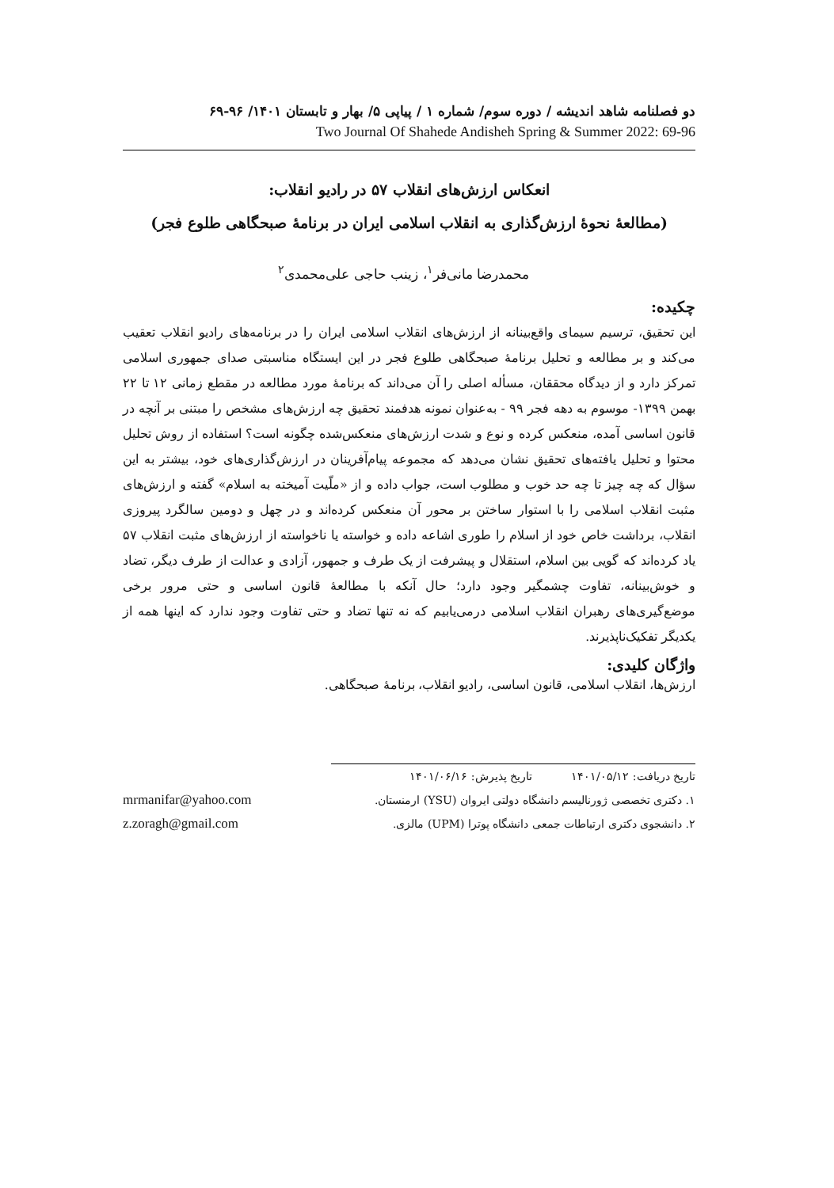دو فصلنامه شاهد اندیشه / دوره سوم/ شماره ۱ / پیاپی ۵/ بهار و تابستان ۱۴۰۱/ ۹۶-۶۹
Two Journal Of Shahede Andisheh Spring & Summer 2022: 69-96
انعکاس ارزش‌های انقلاب ۵۷ در رادیو انقلاب:
(مطالعهٔ نحوهٔ ارزش‌گذاری به انقلاب اسلامی ایران در برنامهٔ صبحگاهی طلوع فجر)
محمدرضا مانی‌فر<sup>۱</sup>، زینب حاجی علی‌محمدی<sup>۲</sup>
چکیده:
این تحقیق، ترسیم سیمای واقع‌بینانه از ارزش‌های انقلاب اسلامی ایران را در برنامه‌های رادیو انقلاب تعقیب می‌کند و بر مطالعه و تحلیل برنامهٔ صبحگاهی طلوع فجر در این ایستگاه مناسبتی صدای جمهوری اسلامی تمرکز دارد و از دیدگاه محققان، مسأله اصلی را آن می‌داند که برنامهٔ مورد مطالعه در مقطع زمانی ۱۲ تا ۲۲ بهمن ۱۳۹۹- موسوم به دهه فجر ۹۹ - به‌عنوان نمونه هدفمند تحقیق چه ارزش‌های مشخص را مبتنی بر آنچه در قانون اساسی آمده، منعکس کرده و نوع و شدت ارزش‌های منعکس‌شده چگونه است؟ استفاده از روش تحلیل محتوا و تحلیل یافته‌های تحقیق نشان می‌دهد که مجموعه پیام‌آفرینان در ارزش‌گذاری‌های خود، بیشتر به این سؤال که چه چیز تا چه حد خوب و مطلوب است، جواب داده و از «ملّیت آمیخته به اسلام» گفته و ارزش‌های مثبت انقلاب اسلامی را با استوار ساختن بر محور آن منعکس کرده‌اند و در چهل و دومین سالگرد پیروزی انقلاب، برداشت خاص خود از اسلام را طوری اشاعه داده و خواسته یا ناخواسته از ارزش‌های مثبت انقلاب ۵۷ یاد کرده‌اند که گویی بین اسلام، استقلال و پیشرفت از یک طرف و جمهور، آزادی و عدالت از طرف دیگر، تضاد و خوش‌بینانه، تفاوت چشمگیر وجود دارد؛ حال آنکه با مطالعهٔ قانون اساسی و حتی مرور برخی موضع‌گیری‌های رهبران انقلاب اسلامی درمی‌یابیم که نه تنها تضاد و حتی تفاوت وجود ندارد که اینها همه از یکدیگر تفکیک‌ناپذیرند.
واژگان کلیدی:
ارزش‌ها، انقلاب اسلامی، قانون اساسی، رادیو انقلاب، برنامهٔ صبحگاهی.
تاریخ دریافت: ۱۴۰۱/۰۵/۱۲ تاریخ پذیرش: ۱۴۰۱/۰۶/۱۶
۱. دکتری تخصصی ژورنالیسم دانشگاه دولتی ایروان (YSU) ارمنستان. mrmanifar@yahoo.com
۲. دانشجوی دکتری ارتباطات جمعی دانشگاه پوترا (UPM) مالزی. z.zoragh@gmail.com